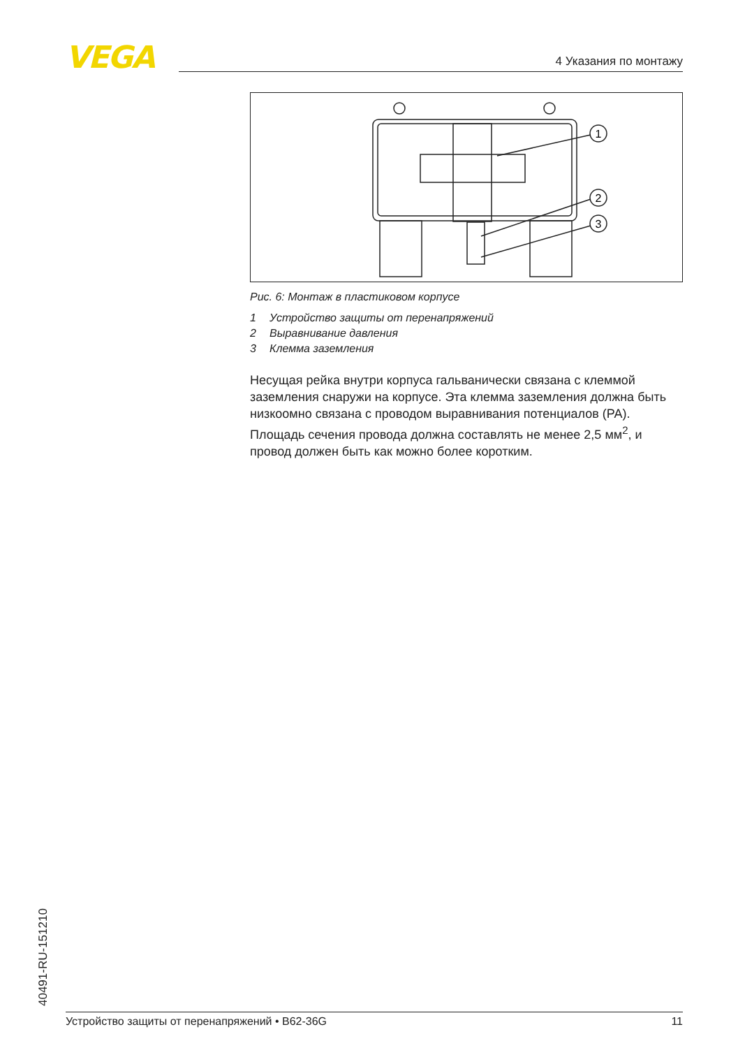VEGA 4 Указания по монтажу
1
2
3
Рис. 6: Монтаж в пластиковом корпусе
1 Устройство защиты от перенапряжений
2 Выравнивание давления
3 Клемма заземления
Несущая рейка внутри корпуса гальванически связана с клеммой заземления снаружи на корпусе. Эта клемма заземления должна быть низкоомно связана с проводом выравнивания потенциалов (PA). Площадь сечения провода должна составлять не менее 2,5 мм<sup>2</sup>, и провод должен быть как можно более коротким.
40491-RU-151210 Устройство защиты от перенапряжений • B62-36G 11